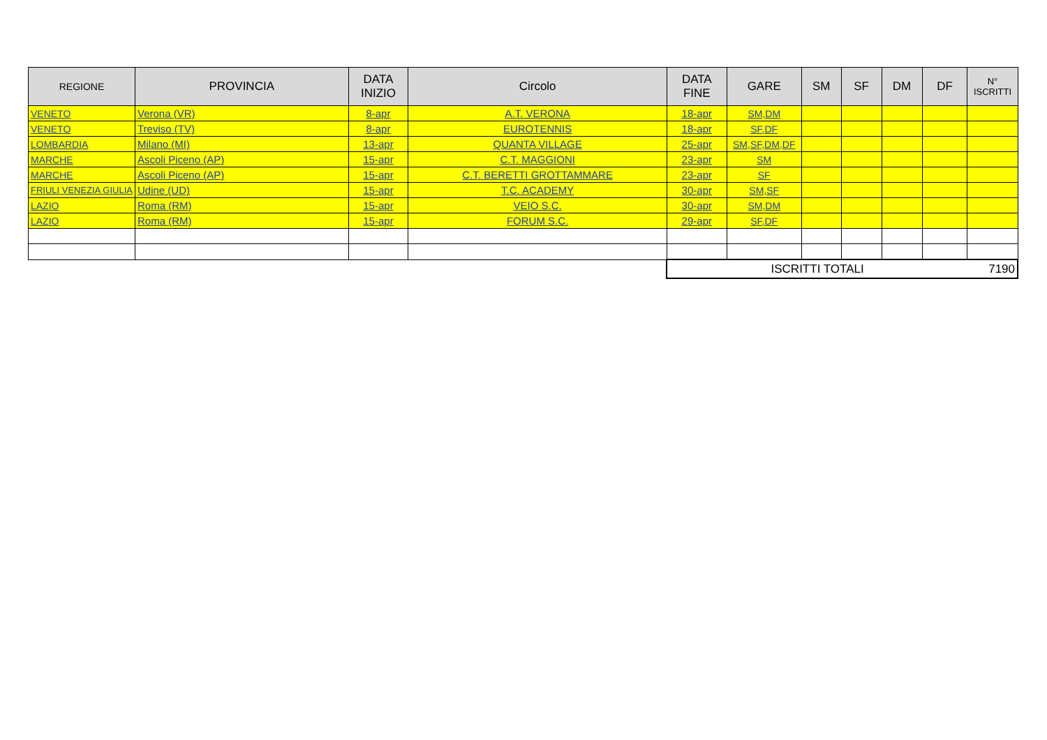| REGIONE | PROVINCIA | DATA INIZIO | Circolo | DATA FINE | GARE | SM | SF | DM | DF | N° ISCRITTI |
| --- | --- | --- | --- | --- | --- | --- | --- | --- | --- | --- |
| VENETO | Verona (VR) | 8-apr | A.T. VERONA | 18-apr | SM,DM | | | | | |
| VENETO | Treviso (TV) | 8-apr | EUROTENNIS | 18-apr | SF,DF | | | | | |
| LOMBARDIA | Milano (MI) | 13-apr | QUANTA VILLAGE | 25-apr | SM,SF,DM,DF | | | | | |
| MARCHE | Ascoli Piceno (AP) | 15-apr | C.T. MAGGIONI | 23-apr | SM | | | | | |
| MARCHE | Ascoli Piceno (AP) | 15-apr | C.T. BERETTI GROTTAMMARE | 23-apr | SF | | | | | |
| FRIULI VENEZIA GIULIA | Udine (UD) | 15-apr | T.C. ACADEMY | 30-apr | SM,SF | | | | | |
| LAZIO | Roma (RM) | 15-apr | VEIO S.C. | 30-apr | SM,DM | | | | | |
| LAZIO | Roma (RM) | 15-apr | FORUM S.C. | 29-apr | SF,DF | | | | | |
| | | | | ISCRITTI TOTALI | | | | | | 7190 |